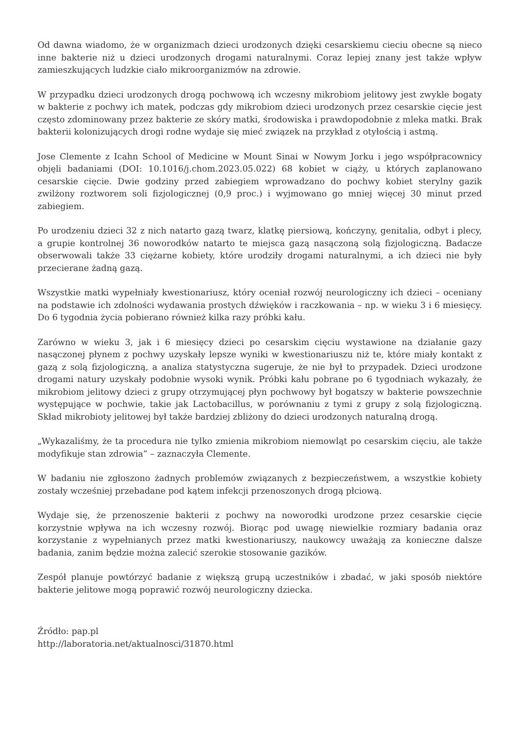Od dawna wiadomo, że w organizmach dzieci urodzonych dzięki cesarskiemu cieciu obecne są nieco inne bakterie niż u dzieci urodzonych drogami naturalnymi. Coraz lepiej znany jest także wpływ zamieszkujących ludzkie ciało mikroorganizmów na zdrowie.
W przypadku dzieci urodzonych drogą pochwową ich wczesny mikrobiom jelitowy jest zwykle bogaty w bakterie z pochwy ich matek, podczas gdy mikrobiom dzieci urodzonych przez cesarskie cięcie jest często zdominowany przez bakterie ze skóry matki, środowiska i prawdopodobnie z mleka matki. Brak bakterii kolonizujących drogi rodne wydaje się mieć związek na przykład z otyłością i astmą.
Jose Clemente z Icahn School of Medicine w Mount Sinai w Nowym Jorku i jego współpracownicy objęli badaniami (DOI: 10.1016/j.chom.2023.05.022) 68 kobiet w ciąży, u których zaplanowano cesarskie cięcie. Dwie godziny przed zabiegiem wprowadzano do pochwy kobiet sterylny gazik zwilżony roztworem soli fizjologicznej (0,9 proc.) i wyjmowano go mniej więcej 30 minut przed zabiegiem.
Po urodzeniu dzieci 32 z nich natarto gazą twarz, klatkę piersiową, kończyny, genitalia, odbyt i plecy, a grupie kontrolnej 36 noworodków natarto te miejsca gazą nasączoną solą fizjologiczną. Badacze obserwowali także 33 ciężarne kobiety, które urodziły drogami naturalnymi, a ich dzieci nie były przecierane żadną gazą.
Wszystkie matki wypełniały kwestionariusz, który oceniał rozwój neurologiczny ich dzieci – oceniany na podstawie ich zdolności wydawania prostych dźwięków i raczkowania – np. w wieku 3 i 6 miesięcy. Do 6 tygodnia życia pobierano również kilka razy próbki kału.
Zarówno w wieku 3, jak i 6 miesięcy dzieci po cesarskim cięciu wystawione na działanie gazy nasączonej płynem z pochwy uzyskały lepsze wyniki w kwestionariuszu niż te, które miały kontakt z gazą z solą fizjologiczną, a analiza statystyczna sugeruje, że nie był to przypadek. Dzieci urodzone drogami natury uzyskały podobnie wysoki wynik. Próbki kału pobrane po 6 tygodniach wykazały, że mikrobiom jelitowy dzieci z grupy otrzymującej płyn pochwowy był bogatszy w bakterie powszechnie występujące w pochwie, takie jak Lactobacillus, w porównaniu z tymi z grupy z solą fizjologiczną. Skład mikrobioty jelitowej był także bardziej zbliżony do dzieci urodzonych naturalną drogą.
„Wykazaliśmy, że ta procedura nie tylko zmienia mikrobiom niemowląt po cesarskim cięciu, ale także modyfikuje stan zdrowia” – zaznaczyła Clemente.
W badaniu nie zgłoszono żadnych problemów związanych z bezpieczeństwem, a wszystkie kobiety zostały wcześniej przebadane pod kątem infekcji przenoszonych drogą płciową.
Wydaje się, że przenoszenie bakterii z pochwy na noworodki urodzone przez cesarskie cięcie korzystnie wpływa na ich wczesny rozwój. Biorąc pod uwagę niewielkie rozmiary badania oraz korzystanie z wypełnianych przez matki kwestionariuszy, naukowcy uważają za konieczne dalsze badania, zanim będzie można zalecić szerokie stosowanie gazików.
Zespół planuje powtórzyć badanie z większą grupą uczestników i zbadać, w jaki sposób niektóre bakterie jelitowe mogą poprawić rozwój neurologiczny dziecka.
Źródło: pap.pl
http://laboratoria.net/aktualnosci/31870.html